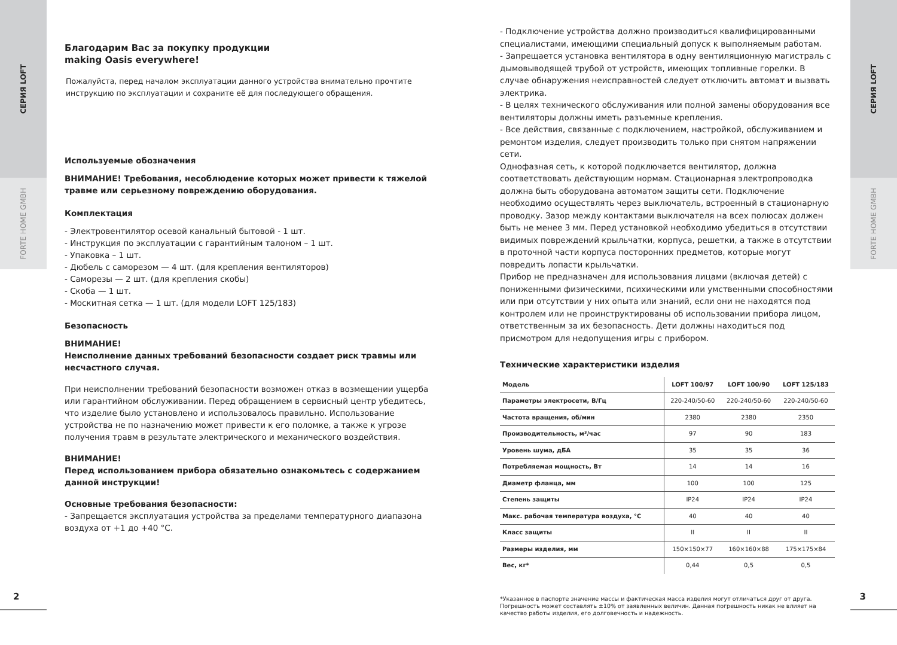СЕРИЯ LOFT
FORTE HOME GMBH
СЕРИЯ LOFT
FORTE HOME GMBH
Благодарим Вас за покупку продукции
making Oasis everywhere!
Пожалуйста, перед началом эксплуатации данного устройства внимательно прочтите инструкцию по эксплуатации и сохраните её для последующего обращения.
Используемые обозначения
ВНИМАНИЕ! Требования, несоблюдение которых может привести к тяжелой травме или серьезному повреждению оборудования.
Комплектация
- Электровентилятор осевой канальный бытовой - 1 шт.
- Инструкция по эксплуатации с гарантийным талоном – 1 шт.
- Упаковка – 1 шт.
- Дюбель с саморезом — 4 шт. (для крепления вентиляторов)
- Саморезы — 2 шт. (для крепления скобы)
- Скоба — 1 шт.
- Москитная сетка — 1 шт. (для модели LOFT 125/183)
Безопасность
ВНИМАНИЕ!
Неисполнение данных требований безопасности создает риск травмы или несчастного случая.
При неисполнении требований безопасности возможен отказ в возмещении ущерба или гарантийном обслуживании. Перед обращением в сервисный центр убедитесь, что изделие было установлено и использовалось правильно. Использование устройства не по назначению может привести к его поломке, а также к угрозе получения травм в результате электрического и механического воздействия.
ВНИМАНИЕ!
Перед использованием прибора обязательно ознакомьтесь с содержанием данной инструкции!
Основные требования безопасности:
- Запрещается эксплуатация устройства за пределами температурного диапазона воздуха от +1 до +40 °С.
- Подключение устройства должно производиться квалифицированными специалистами, имеющими специальный допуск к выполняемым работам.
- Запрещается установка вентилятора в одну вентиляционную магистраль с дымовыводящей трубой от устройств, имеющих топливные горелки. В случае обнаружения неисправностей следует отключить автомат и вызвать электрика.
- В целях технического обслуживания или полной замены оборудования все вентиляторы должны иметь разъемные крепления.
- Все действия, связанные с подключением, настройкой, обслуживанием и ремонтом изделия, следует производить только при снятом напряжении сети.
Однофазная сеть, к которой подключается вентилятор, должна соответствовать действующим нормам. Стационарная электропроводка должна быть оборудована автоматом защиты сети. Подключение необходимо осуществлять через выключатель, встроенный в стационарную проводку. Зазор между контактами выключателя на всех полюсах должен быть не менее 3 мм. Перед установкой необходимо убедиться в отсутствии видимых повреждений крыльчатки, корпуса, решетки, а также в отсутствии в проточной части корпуса посторонних предметов, которые могут повредить лопасти крыльчатки.
Прибор не предназначен для использования лицами (включая детей) с пониженными физическими, психическими или умственными способностями или при отсутствии у них опыта или знаний, если они не находятся под контролем или не проинструктированы об использовании прибора лицом, ответственным за их безопасность. Дети должны находиться под присмотром для недопущения игры с прибором.
Технические характеристики изделия
| Модель | LOFT 100/97 | LOFT 100/90 | LOFT 125/183 |
| --- | --- | --- | --- |
| Параметры электросети, В/Гц | 220-240/50-60 | 220-240/50-60 | 220-240/50-60 |
| Частота вращения, об/мин | 2380 | 2380 | 2350 |
| Производительность, м³/час | 97 | 90 | 183 |
| Уровень шума, дБА | 35 | 35 | 36 |
| Потребляемая мощность, Вт | 14 | 14 | 16 |
| Диаметр фланца, мм | 100 | 100 | 125 |
| Степень защиты | IP24 | IP24 | IP24 |
| Макс. рабочая температура воздуха, °С | 40 | 40 | 40 |
| Класс защиты | II | II | II |
| Размеры изделия, мм | 150×150×77 | 160×160×88 | 175×175×84 |
| Вес, кг* | 0,44 | 0,5 | 0,5 |
*Указанное в паспорте значение массы и фактическая масса изделия могут отличаться друг от друга. Погрешность может составлять ±10% от заявленных величин. Данная погрешность никак не влияет на качество работы изделия, его долговечность и надежность.
2 3